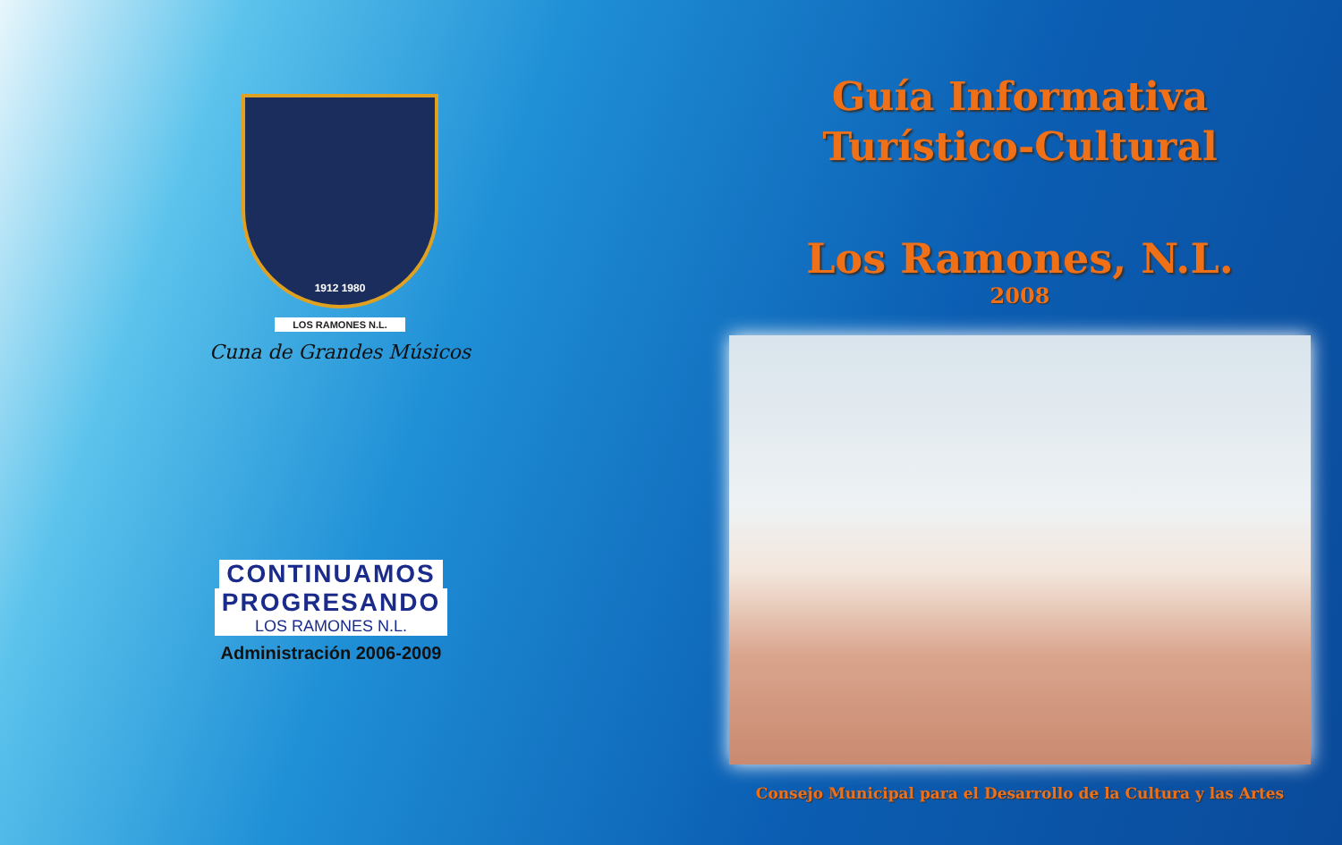1912 1980
LOS RAMONES N.L.
Cuna de Grandes Músicos
CONTINUAMOS
PROGRESANDO
LOS RAMONES N.L.
Administración 2006-2009
Guía Informativa
Turístico-Cultural
Los Ramones, N.L.
2008
Consejo Municipal para el Desarrollo de la Cultura y las Artes